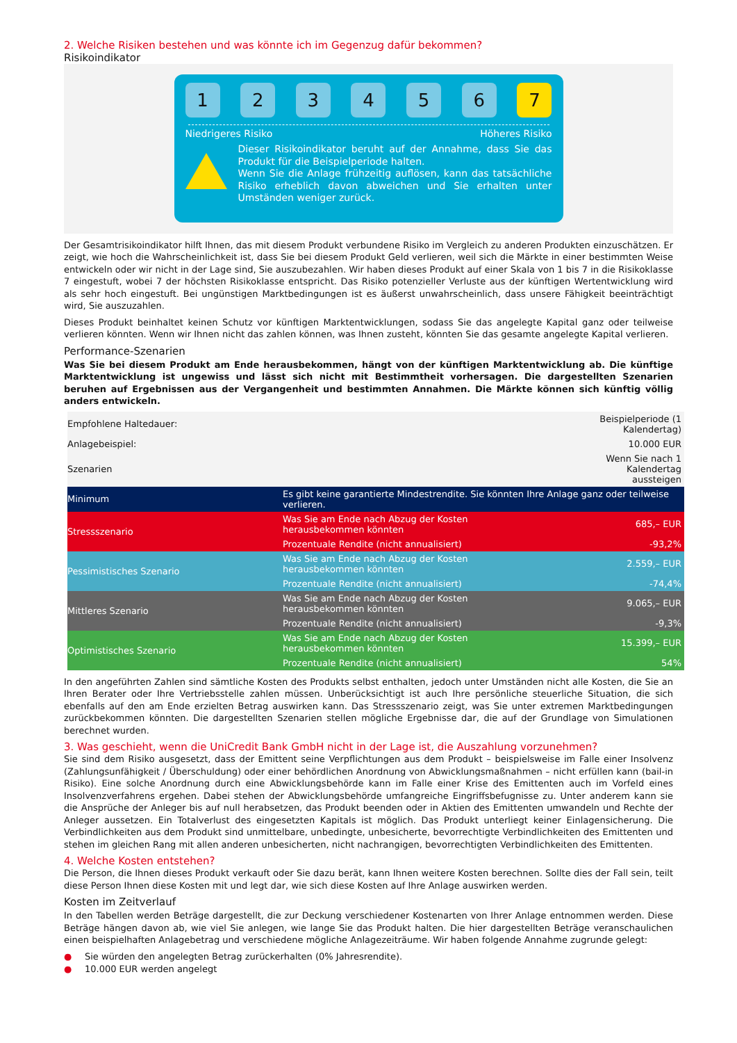2. Welche Risiken bestehen und was könnte ich im Gegenzug dafür bekommen?
Risikoindikator
1 2 3 4 5 6 7
Niedrigeres Risiko Höheres Risiko
Dieser Risikoindikator beruht auf der Annahme, dass Sie das Produkt für die Beispielperiode halten.
Wenn Sie die Anlage frühzeitig auflösen, kann das tatsächliche Risiko erheblich davon abweichen und Sie erhalten unter Umständen weniger zurück.
Der Gesamtrisikoindikator hilft Ihnen, das mit diesem Produkt verbundene Risiko im Vergleich zu anderen Produkten einzuschätzen. Er zeigt, wie hoch die Wahrscheinlichkeit ist, dass Sie bei diesem Produkt Geld verlieren, weil sich die Märkte in einer bestimmten Weise entwickeln oder wir nicht in der Lage sind, Sie auszubezahlen. Wir haben dieses Produkt auf einer Skala von 1 bis 7 in die Risikoklasse 7 eingestuft, wobei 7 der höchsten Risikoklasse entspricht. Das Risiko potenzieller Verluste aus der künftigen Wertentwicklung wird als sehr hoch eingestuft. Bei ungünstigen Marktbedingungen ist es äußerst unwahrscheinlich, dass unsere Fähigkeit beeinträchtigt wird, Sie auszuzahlen.
Dieses Produkt beinhaltet keinen Schutz vor künftigen Marktentwicklungen, sodass Sie das angelegte Kapital ganz oder teilweise verlieren könnten. Wenn wir Ihnen nicht das zahlen können, was Ihnen zusteht, könnten Sie das gesamte angelegte Kapital verlieren.
Performance-Szenarien
Was Sie bei diesem Produkt am Ende herausbekommen, hängt von der künftigen Marktentwicklung ab. Die künftige Marktentwicklung ist ungewiss und lässt sich nicht mit Bestimmtheit vorhersagen. Die dargestellten Szenarien beruhen auf Ergebnissen aus der Vergangenheit und bestimmten Annahmen. Die Märkte können sich künftig völlig anders entwickeln.
| Empfohlene Haltedauer: | | Beispielperiode (1 Kalendertag) |
| Anlagebeispiel: | | 10.000 EUR |
| Szenarien | | Wenn Sie nach 1 Kalendertag aussteigen |
| Minimum | Es gibt keine garantierte Mindestrendite. Sie könnten Ihre Anlage ganz oder teilweise verlieren. | |
| Stressszenario | Was Sie am Ende nach Abzug der Kosten herausbekommen könnten | 685,– EUR |
| | Prozentuale Rendite (nicht annualisiert) | -93,2% |
| Pessimistisches Szenario | Was Sie am Ende nach Abzug der Kosten herausbekommen könnten | 2.559,– EUR |
| | Prozentuale Rendite (nicht annualisiert) | -74,4% |
| Mittleres Szenario | Was Sie am Ende nach Abzug der Kosten herausbekommen könnten | 9.065,– EUR |
| | Prozentuale Rendite (nicht annualisiert) | -9,3% |
| Optimistisches Szenario | Was Sie am Ende nach Abzug der Kosten herausbekommen könnten | 15.399,– EUR |
| | Prozentuale Rendite (nicht annualisiert) | 54% |
In den angeführten Zahlen sind sämtliche Kosten des Produkts selbst enthalten, jedoch unter Umständen nicht alle Kosten, die Sie an Ihren Berater oder Ihre Vertriebsstelle zahlen müssen. Unberücksichtigt ist auch Ihre persönliche steuerliche Situation, die sich ebenfalls auf den am Ende erzielten Betrag auswirken kann. Das Stressszenario zeigt, was Sie unter extremen Marktbedingungen zurückbekommen könnten. Die dargestellten Szenarien stellen mögliche Ergebnisse dar, die auf der Grundlage von Simulationen berechnet wurden.
3. Was geschieht, wenn die UniCredit Bank GmbH nicht in der Lage ist, die Auszahlung vorzunehmen?
Sie sind dem Risiko ausgesetzt, dass der Emittent seine Verpflichtungen aus dem Produkt – beispielsweise im Falle einer Insolvenz (Zahlungsunfähigkeit / Überschuldung) oder einer behördlichen Anordnung von Abwicklungsmaßnahmen – nicht erfüllen kann (bail-in Risiko). Eine solche Anordnung durch eine Abwicklungsbehörde kann im Falle einer Krise des Emittenten auch im Vorfeld eines Insolvenzverfahrens ergehen. Dabei stehen der Abwicklungsbehörde umfangreiche Eingriffsbefugnisse zu. Unter anderem kann sie die Ansprüche der Anleger bis auf null herabsetzen, das Produkt beenden oder in Aktien des Emittenten umwandeln und Rechte der Anleger aussetzen. Ein Totalverlust des eingesetzten Kapitals ist möglich. Das Produkt unterliegt keiner Einlagensicherung. Die Verbindlichkeiten aus dem Produkt sind unmittelbare, unbedingte, unbesicherte, bevorrechtigte Verbindlichkeiten des Emittenten und stehen im gleichen Rang mit allen anderen unbesicherten, nicht nachrangigen, bevorrechtigten Verbindlichkeiten des Emittenten.
4. Welche Kosten entstehen?
Die Person, die Ihnen dieses Produkt verkauft oder Sie dazu berät, kann Ihnen weitere Kosten berechnen. Sollte dies der Fall sein, teilt diese Person Ihnen diese Kosten mit und legt dar, wie sich diese Kosten auf Ihre Anlage auswirken werden.
Kosten im Zeitverlauf
In den Tabellen werden Beträge dargestellt, die zur Deckung verschiedener Kostenarten von Ihrer Anlage entnommen werden. Diese Beträge hängen davon ab, wie viel Sie anlegen, wie lange Sie das Produkt halten. Die hier dargestellten Beträge veranschaulichen einen beispielhaften Anlagebetrag und verschiedene mögliche Anlagezeiträume. Wir haben folgende Annahme zugrunde gelegt:
● Sie würden den angelegten Betrag zurückerhalten (0% Jahresrendite).
● 10.000 EUR werden angelegt